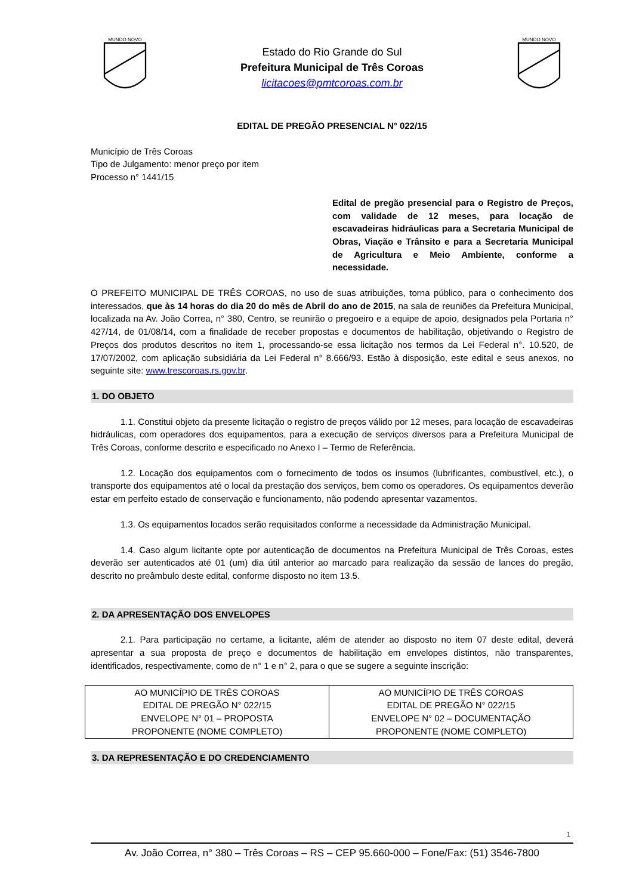MUNDO NOVO
Estado do Rio Grande do Sul
Prefeitura Municipal de Três Coroas
licitacoes@pmtcoroas.com.br
MUNDO NOVO
EDITAL DE PREGÃO PRESENCIAL N° 022/15
Município de Três Coroas
Tipo de Julgamento: menor preço por item
Processo n° 1441/15
Edital de pregão presencial para o Registro de Preços, com validade de 12 meses, para locação de escavadeiras hidráulicas para a Secretaria Municipal de Obras, Viação e Trânsito e para a Secretaria Municipal de Agricultura e Meio Ambiente, conforme a necessidade.
O PREFEITO MUNICIPAL DE TRÊS COROAS, no uso de suas atribuições, torna público, para o conhecimento dos interessados, que às 14 horas do dia 20 do mês de Abril do ano de 2015, na sala de reuniões da Prefeitura Municipal, localizada na Av. João Correa, n° 380, Centro, se reunirão o pregoeiro e a equipe de apoio, designados pela Portaria n° 427/14, de 01/08/14, com a finalidade de receber propostas e documentos de habilitação, objetivando o Registro de Preços dos produtos descritos no item 1, processando-se essa licitação nos termos da Lei Federal n°. 10.520, de 17/07/2002, com aplicação subsidiária da Lei Federal n° 8.666/93. Estão à disposição, este edital e seus anexos, no seguinte site: www.trescoroas.rs.gov.br.
1. DO OBJETO
1.1. Constitui objeto da presente licitação o registro de preços válido por 12 meses, para locação de escavadeiras hidráulicas, com operadores dos equipamentos, para a execução de serviços diversos para a Prefeitura Municipal de Três Coroas, conforme descrito e especificado no Anexo I – Termo de Referência.
1.2. Locação dos equipamentos com o fornecimento de todos os insumos (lubrificantes, combustível, etc.), o transporte dos equipamentos até o local da prestação dos serviços, bem como os operadores. Os equipamentos deverão estar em perfeito estado de conservação e funcionamento, não podendo apresentar vazamentos.
1.3. Os equipamentos locados serão requisitados conforme a necessidade da Administração Municipal.
1.4. Caso algum licitante opte por autenticação de documentos na Prefeitura Municipal de Três Coroas, estes deverão ser autenticados até 01 (um) dia útil anterior ao marcado para realização da sessão de lances do pregão, descrito no preâmbulo deste edital, conforme disposto no item 13.5.
2. DA APRESENTAÇÃO DOS ENVELOPES
2.1. Para participação no certame, a licitante, além de atender ao disposto no item 07 deste edital, deverá apresentar a sua proposta de preço e documentos de habilitação em envelopes distintos, não transparentes, identificados, respectivamente, como de n° 1 e n° 2, para o que se sugere a seguinte inscrição:
| AO MUNICÍPIO DE TRÊS COROAS EDITAL DE PREGÃO N° 022/15 ENVELOPE N° 01 – PROPOSTA PROPONENTE (NOME COMPLETO) | AO MUNICÍPIO DE TRÊS COROAS EDITAL DE PREGÃO N° 022/15 ENVELOPE N° 02 – DOCUMENTAÇÃO PROPONENTE (NOME COMPLETO) |
3. DA REPRESENTAÇÃO E DO CREDENCIAMENTO
1
Av. João Correa, n° 380 – Três Coroas – RS – CEP 95.660-000 – Fone/Fax: (51) 3546-7800